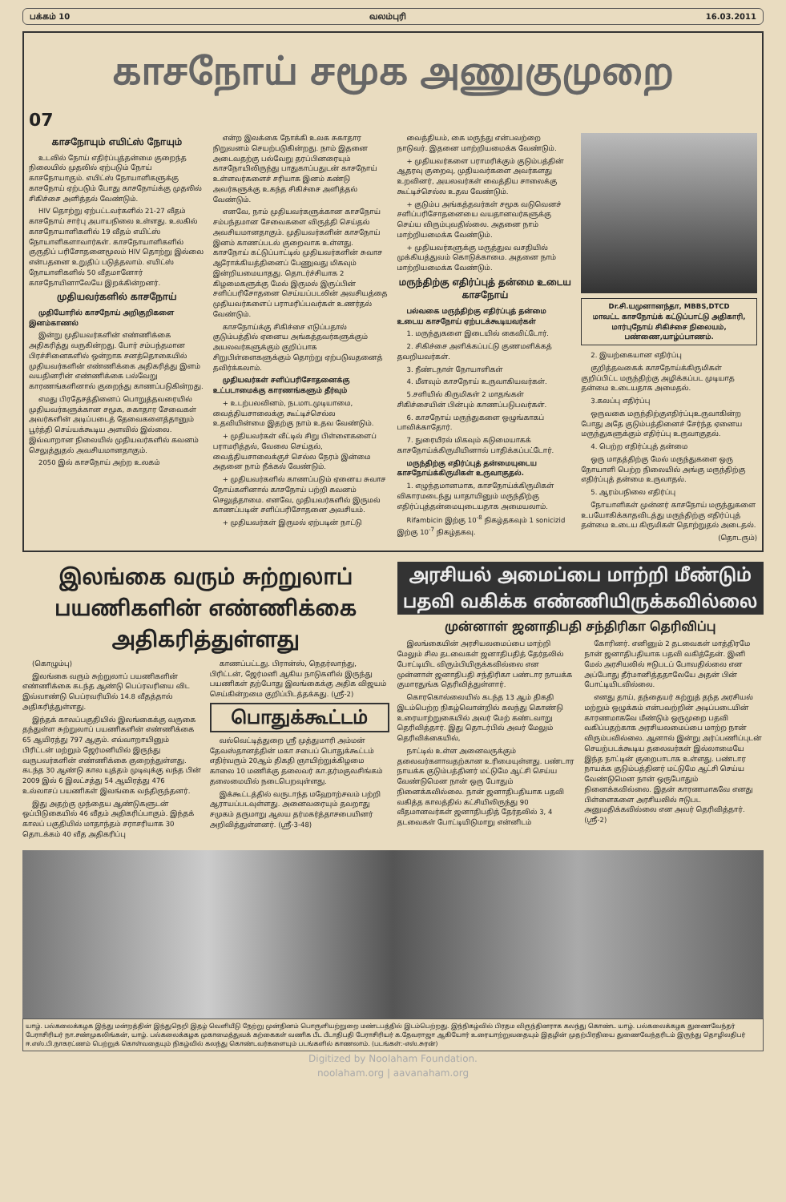பக்கம் 10 வலம்புரி 16.03.2011
காசநோய் சமூக அணுகுமுறை
07
காசநோயும் எயிட்ஸ் நோயும்
உடலில் நோய் எதிர்ப்புத்தன்மை குறைந்த நிலையில் முதலில் ஏற்படும் நோய் காசநோயாகும். எயிட்ஸ் நோயாளிகளுக்கு காசநோய் ஏற்படும் போது காசநோய்க்கு முதலில் சிகிச்சை அளித்தல் வேண்டும்.
HIV தொற்று ஏற்பட்டவர்களில் 21-27 வீதம் காசநோய் சார்பு அபாயநிலை உள்ளது. உலகில் காசநோயாளிகளில் 19 வீதம் எயிட்ஸ் நோயாளிகளாவார்கள். காசநோயாளிகளில் குருதிப் பரிசோதனைமூலம் HIV தொற்று இல்லை என்பதனை உறுதிப் படுத்தலாம். எயிட்ஸ் நோயாளிகளில் 50 வீதமானோர் காசநோயினாலேயே இறக்கின்றனர்.
முதியவர்களில் காசநோய்
முதியோரில் காசநோய் அறிகுறிகளை இனம்காணல்
இன்று முதியவர்களின் எண்ணிக்கை அதிகரித்து வருகின்றது. போர் சம்பந்தமான பிரச்சினைகளில் ஒன்றாக சனத்தொகையில் முதியவர்களின் எண்ணிக்கை அதிகரித்து இளம் வயதினரின் எண்ணிக்கை பல்வேறு காரணங்களினால் குறைந்து காணப்படுகின்றது.
எமது பிரதேசத்தினைப் பொறுத்தவரையில் முதியவர்களுக்கான சமூக, சுகாதார சேவைகள் அவர்களின் அடிப்படைத் தேவைகளைத்தானும் பூர்த்தி செய்யக்கூடிய அளவில் இல்லை. இவ்வாறான நிலையில் முதியவர்களில் கவனம் செலுத்துதல் அவசியமானதாகும்.
2050 இல் காசநோய் அற்ற உலகம்
என்ற இலக்கை நோக்கி உலக சுகாதார நிறுவனம் செயற்படுகின்றது. நாம் இதனை அடைவதற்கு பல்வேறு தரப்பினரையும் காசநோயிலிருந்து பாதுகாப்பதுடன் காசநோய் உள்ளவர்களைச் சரியாக இனம் கண்டு அவர்களுக்கு உகந்த சிகிச்சை அளித்தல் வேண்டும்.
எனவே, நாம் முதியவர்களுக்கான காசநோய் சம்பந்தமான சேவைகளை விருத்தி செய்தல் அவசியமானதாகும். முதியவர்களின் காசநோய் இனம் காணப்படல் குறைவாக உள்ளது. காசநோய் கட்டுப்பாட்டில் முதியவர்களின் சுவாச ஆரோக்கியத்தினைப் பேணுவது மிகவும் இன்றியமையாதது. தொடர்ச்சியாக 2 கிழமைகளுக்கு மேல் இருமல் இருப்பின் சளிப்பரிசோதனை செய்யப்படலின் அவசியத்தை முதியவர்களைப் பராமரிப்பவர்கள் உணர்தல் வேண்டும்.
காசநோய்க்கு சிகிச்சை எடுப்பதால் குடும்பத்தில் ஏனைய அங்கத்தவர்களுக்கும் அயலவர்களுக்கும் குறிப்பாக சிறுபிள்ளைகளுக்கும் தொற்று ஏற்படுவதனைத் தவிர்க்கலாம்.
முதியவர்கள் சளிப்பரிசோதனைக்கு உட்படாமைக்கு காரணங்களும் தீர்வும்
+ உடற்பலவினம், நடமாடமுடியாமை, வைத்தியசாலைக்கு கூட்டிச்செல்ல உதவியின்மை இதற்கு நாம் உதவ வேண்டும்.
+ முதியவர்கள் வீட்டில் சிறு பிள்ளைகளைப் பராமரித்தல், வேலை செய்தல், வைத்தியசாலைக்குச் செல்ல நேரம் இன்மை அதனை நாம் நீக்கல் வேண்டும்.
+ முதியவர்களில் காணப்படும் ஏனைய சுவாச நோய்களினால் காசநோய் பற்றி கவனம் செலுத்தாமை. எனவே, முதியவர்களில் இருமல் காணப்படின் சளிப்பரிசோதனை அவசியம்.
+ முதியவர்கள் இருமல் ஏற்படின் நாட்டு
வைத்தியம், கை மருந்து என்பவற்றை நாடுவர். இதனை மாற்றியமைக்க வேண்டும்.
+ முதியவர்களை பராமரிக்கும் குடும்பத்தின் ஆதரவு குறைவு, முதியவர்களை அவர்களது உறவினர், அயலவர்கள் வைத்திய சாலைக்கு கூட்டிச்செல்ல உதவ வேண்டும்.
+ குடும்ப அங்கத்தவர்கள் சமூக வடுவெனச் சளிப்பரிசோதனையை வயதானவர்களுக்கு செய்ய விரும்புவதில்லை. அதனை நாம் மாற்றியமைக்க வேண்டும்.
+ முதியவர்களுக்கு மருத்துவ வசதியில் முக்கியத்துவம் கொடுக்காமை. அதனை நாம் மாற்றியமைக்க வேண்டும்.
மருந்திற்கு எதிர்ப்புத் தன்மை உடைய காசநோய்
பல்வகை மருந்திற்கு எதிர்ப்புத் தன்மை உடைய காசநோய் ஏற்படக்கூடியவர்கள்
1. மருந்துகளை இடையில் கைவிட்டோர்.
2. சிகிச்சை அளிக்கப்பட்டு குணமளிக்கத் தவறியவர்கள்.
3. நீண்டநாள் நோயாளிகள்
4. மீளவும் காசநோய் உருவாகியவர்கள்.
5.சளியில் கிருமிகள் 2 மாதங்கள் சிகிச்சையின் பின்பும் காணப்படுபவர்கள்.
6. காசநோய் மருந்துகளை ஒழுங்காகப் பாவிக்காதோர்.
7. நுரையீரல் மிகவும் கடுமையாகக் காசநோய்க்கிருமியினால் பாதிக்கப்பட்டோர்.
மருந்திற்கு எதிர்ப்புத் தன்மையுடைய காசநோய்க்கிருமிகள் உருவாகுதல்.
1. எழுந்தமானமாக, காசநோய்க்கிருமிகள் விகாரமடைந்து யாதாயினும் மருந்திற்கு எதிர்ப்புத்தன்மையுடையதாக அமையலாம்.
Rifambicin இற்கு 10<sup>-8</sup> நிகழ்தகவும் 1 sonicizid இற்கு 10<sup>-7</sup> நிகழ்தகவு.
Dr.சி.யமுனானந்தா, MBBS,DTCD
மாவட்ட காசநோய்க் கட்டுப்பாட்டு அதிகாரி,
மார்புநோய் சிகிச்சை நிலையம்,
பண்ணை,யாழ்ப்பாணம்.
2. இயற்கையான எதிர்ப்பு
குறித்தவகைக் காசநோய்க்கிருமிகள் குறிப்பிட்ட மருந்திற்கு அழிக்கப்பட முடியாத தன்மை உடையதாக அமைதல்.
3.கலப்பு எதிர்ப்பு
ஒருவகை மருந்திற்குஎதிர்ப்புஉருவாகின்ற போது அதே குடும்பத்தினைச் சேர்ந்த ஏனைய மருந்துகளுக்கும் எதிர்ப்பு உருவாகுதல்.
4. பெற்ற எதிர்ப்புத் தன்மை
ஒரு மாதத்திற்கு மேல் மருந்துகளை ஒரு நோயாளி பெற்ற நிலையில் அங்கு மருந்திற்கு எதிர்ப்புத் தன்மை உருவாதல்.
5. ஆரம்பநிலை எதிர்ப்பு
நோயாளிகள் முன்னர் காசநோய் மருந்துகளை உபயோகிக்காதவிடத்து மருந்திற்கு எதிர்ப்புத் தன்மை உடைய கிருமிகள் தொற்றுதல் அடைதல்.
(தொடரும்)
இலங்கை வரும் சுற்றுலாப் பயணிகளின் எண்ணிக்கை அதிகரித்துள்ளது
(கொழும்பு)
இலங்கை வரும் சுற்றுலாப் பயணிகளின் எண்ணிக்கை கடந்த ஆண்டு பெப்ரவரியை விட இவ்வாண்டு பெப்ரவரியில் 14.8 வீதத்தால் அதிகரித்துள்ளது.
இந்தக் காலப்பகுதியில் இலங்கைக்கு வருகை தந்துள்ள சுற்றுலாப் பயணிகளின் எண்ணிக்கை 65 ஆயிரத்து 797 ஆகும். எவ்வாறாயினும் பிரிட்டன் மற்றும் ஜேர்மனியில் இருந்து வருபவர்களின் எண்ணிக்கை குறைந்துள்ளது. கடந்த 30 ஆண்டு கால யுத்தம் முடிவுக்கு வந்த பின் 2009 இல் 6 இலட்சத்து 54 ஆயிரத்து 476 உல்லாசப் பயணிகள் இலங்கை வந்திருந்தனர்.
இது அதற்கு முந்தைய ஆண்டுகளுடன் ஒப்பிடுகையில் 46 வீதம் அதிகரிப்பாகும். இந்தக் காலப் பகுதியில் மாதாந்தம் சராசரியாக 30 தொடக்கம் 40 வீத அதிகரிப்பு
காணப்பட்டது. பிரான்ஸ், நெதர்லாந்து, பிரிட்டன், ஜேர்மனி ஆகிய நாடுகளில் இருந்து பயணிகள் தற்போது இலங்கைக்கு அதிக விஜயம் செய்கின்றமை குறிப்பிடத்தக்கது. (ஶ்ரீ-2)
பொதுக்கூட்டம்
வல்வெட்டித்துறை ஶ்ரீ முத்துமாரி அம்மன் தேவஸ்தானத்தின் மகா சபைப் பொதுக்கூட்டம் எதிர்வரும் 20ஆம் திகதி ஞாயிற்றுக்கிழமை காலை 10 மணிக்கு தலைவர் கா.தர்மகுலசிங்கம் தலைமையில் நடைபெறவுள்ளது.
இக்கூட்டத்தில் வருடாந்த மஹோற்சவம் பற்றி ஆராயப்படவுள்ளது. அனைவரையும் தவறாது சமுகம் தருமாறு ஆலய தர்மகர்த்தாசபையினர் அறிவித்துள்ளனர். (ஶ்ரீ-3-48)
அரசியல் அமைப்பை மாற்றி மீண்டும் பதவி வகிக்க எண்ணியிருக்கவில்லை
முன்னாள் ஜனாதிபதி சந்திரிகா தெரிவிப்பு
இலங்கையின் அரசியலமைப்பை மாற்றி மேலும் சில தடவைகள் ஜனாதிபதித் தேர்தலில் போட்டியிட விரும்பியிருக்கவில்லை என முன்னாள் ஜனாதிபதி சந்திரிகா பண்டார நாயக்க குமாரதுங்க தெரிவித்துள்ளார்.
கொரகொல்லையில் கடந்த 13 ஆம் திகதி இடம்பெற்ற நிகழ்வொன்றில் கலந்து கொண்டு உரையாற்றுகையில் அவர் மேற் கண்டவாறு தெரிவித்தார். இது தொடர்பில் அவர் மேலும் தெரிவிக்கையில்,
நாட்டில் உள்ள அனைவருக்கும் தலைவர்களாவதற்கான உரிமையுள்ளது. பண்டார நாயக்க குடும்பத்தினர் மட்டுமே ஆட்சி செய்ய வேண்டுமென நான் ஒரு போதும் நினைக்கவில்லை. நான் ஜனாதிபதியாக பதவி வகித்த காலத்தில் கட்சியிலிருந்து 90 வீதமானவர்கள் ஜனாதிபதித் தேர்தலில் 3, 4 தடவைகள் போட்டியிடுமாறு என்னிடம்
கோரினர். எனினும் 2 தடவைகள் மாத்திரமே நான் ஜனாதிபதியாக பதவி வகித்தேன். இனி மேல் அரசியலில் ஈடுபடப் போவதில்லை என அப்போது தீர்மானித்ததாலேயே அதன் பின் போட்டியிடவில்லை.
எனது தாய், தந்தையர் கற்றுத் தந்த அரசியல் மற்றும் ஒழுக்கம் என்பவற்றின் அடிப்படையின் காரணமாகவே மீண்டும் ஒருமுறை பதவி வகிப்பதற்காக அரசியலமைப்பை மாற்ற நான் விரும்பவில்லை. ஆனால் இன்று அர்ப்பணிப்புடன் செயற்படக்கூடிய தலைவர்கள் இல்லாமையே இந்த நாட்டின் குறைபாடாக உள்ளது. பண்டார நாயக்க குடும்பத்தினர் மட்டுமே ஆட்சி செய்ய வேண்டுமென நான் ஒருபோதும் நினைக்கவில்லை. இதன் காரணமாகவே எனது பிள்ளைகளை அரசியலில் ஈடுபட அனுமதிக்கவில்லை என அவர் தெரிவித்தார். (ஶ்ரீ-2)
யாழ். பல்கலைக்கழக இந்து மன்றத்தின் இந்துநெறி இதழ் வெளியீடு நேற்று முன்தினம் பொருளியற்றுறை மண்டபத்தில் இடம்பெற்றது. இந்நிகழ்வில் பிரதம விருந்தினராக கலந்து கொண்ட யாழ். பல்கலைக்கழக துணைவேந்தர் பேராசிரியர் நா.சண்முகலிங்கன், யாழ். பல்கலைக்கழக முகாமைத்துவக் கற்கைகள் வணிக பீட பீடாதிபதி பேராசிரியர் க.தேவராஜா ஆகியோர் உரையாற்றுவதையும் இதழின் முதற்பிரதியை துணைவேந்தரிடம் இருந்து தொழிலதிபர் ஈ.எஸ்.பி.நாகரட்ணம் பெற்றுக் கொள்வதையும் நிகழ்வில் கலந்து கொண்டவர்களையும் படங்களில் காணலாம். (படங்கள்:-எஸ்.சுரன்)
Digitized by Noolaham Foundation.
noolaham.org | aavanaham.org